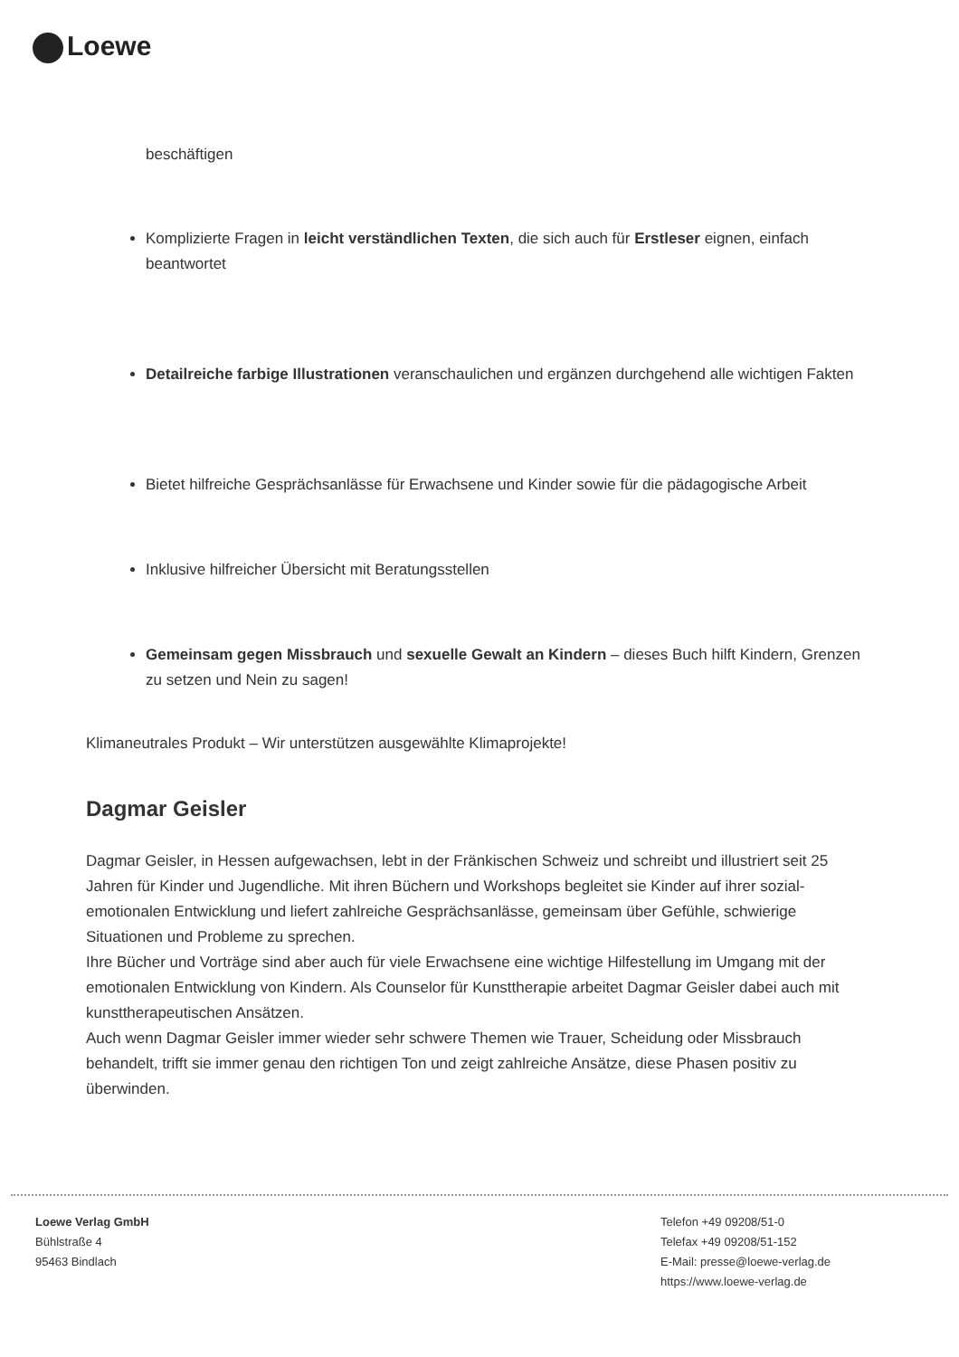Loewe
beschäftigen
Komplizierte Fragen in leicht verständlichen Texten, die sich auch für Erstleser eignen, einfach beantwortet
Detailreiche farbige Illustrationen veranschaulichen und ergänzen durchgehend alle wichtigen Fakten
Bietet hilfreiche Gesprächsanlässe für Erwachsene und Kinder sowie für die pädagogische Arbeit
Inklusive hilfreicher Übersicht mit Beratungsstellen
Gemeinsam gegen Missbrauch und sexuelle Gewalt an Kindern – dieses Buch hilft Kindern, Grenzen zu setzen und Nein zu sagen!
Klimaneutrales Produkt – Wir unterstützen ausgewählte Klimaprojekte!
Dagmar Geisler
Dagmar Geisler, in Hessen aufgewachsen, lebt in der Fränkischen Schweiz und schreibt und illustriert seit 25 Jahren für Kinder und Jugendliche. Mit ihren Büchern und Workshops begleitet sie Kinder auf ihrer sozial-emotionalen Entwicklung und liefert zahlreiche Gesprächsanlässe, gemeinsam über Gefühle, schwierige Situationen und Probleme zu sprechen.
Ihre Bücher und Vorträge sind aber auch für viele Erwachsene eine wichtige Hilfestellung im Umgang mit der emotionalen Entwicklung von Kindern. Als Counselor für Kunsttherapie arbeitet Dagmar Geisler dabei auch mit kunsttherapeutischen Ansätzen.
Auch wenn Dagmar Geisler immer wieder sehr schwere Themen wie Trauer, Scheidung oder Missbrauch behandelt, trifft sie immer genau den richtigen Ton und zeigt zahlreiche Ansätze, diese Phasen positiv zu überwinden.
Loewe Verlag GmbH
Bühlstraße 4
95463 Bindlach
Telefon +49 09208/51-0
Telefax +49 09208/51-152
E-Mail: presse@loewe-verlag.de
https://www.loewe-verlag.de